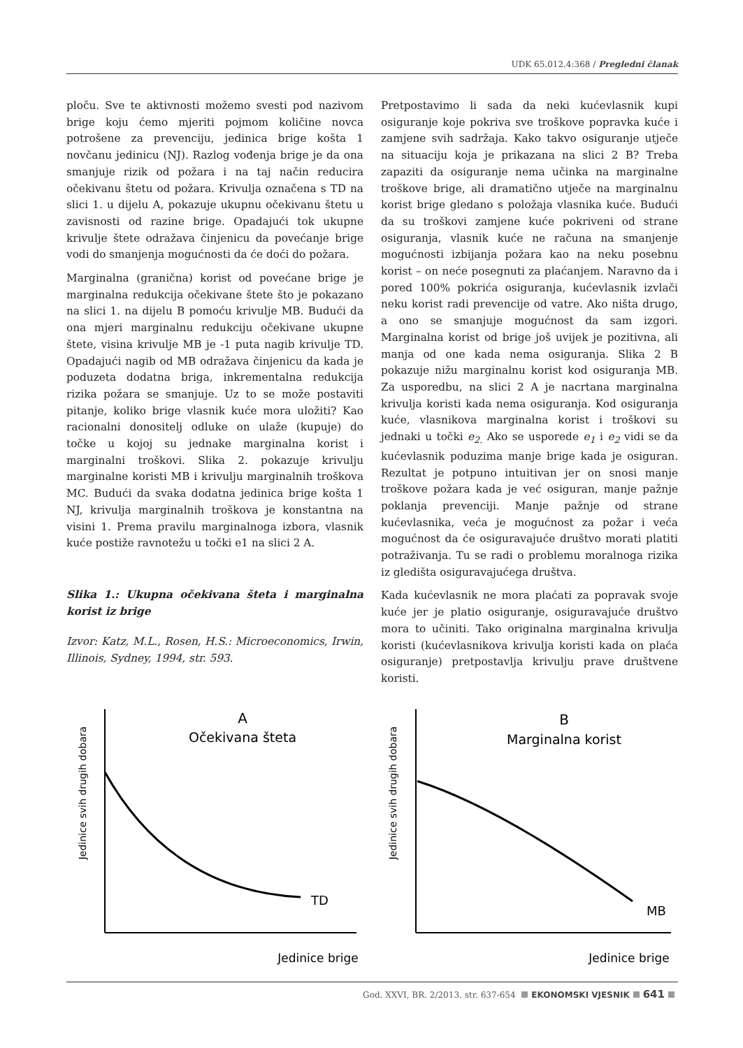UDK 65.012.4:368 / Pregledni članak
ploču. Sve te aktivnosti možemo svesti pod nazivom brige koju ćemo mjeriti pojmom količine novca potrošene za prevenciju, jedinica brige košta 1 novčanu jedinicu (NJ). Razlog vođenja brige je da ona smanjuje rizik od požara i na taj način reducira očekivanu štetu od požara. Krivulja označena s TD na slici 1. u dijelu A, pokazuje ukupnu očekivanu štetu u zavisnosti od razine brige. Opadajući tok ukupne krivulje štete odražava činjenicu da povećanje brige vodi do smanjenja mogućnosti da će doći do požara.
Marginalna (granična) korist od povećane brige je marginalna redukcija očekivane štete što je pokazano na slici 1. na dijelu B pomoću krivulje MB. Budući da ona mjeri marginalnu redukciju očekivane ukupne štete, visina krivulje MB je -1 puta nagib krivulje TD. Opadajući nagib od MB odražava činjenicu da kada je poduzeta dodatna briga, inkrementalna redukcija rizika požara se smanjuje. Uz to se može postaviti pitanje, koliko brige vlasnik kuće mora uložiti? Kao racionalni donositelj odluke on ulaže (kupuje) do točke u kojoj su jednake marginalna korist i marginalni troškovi. Slika 2. pokazuje krivulju marginalne koristi MB i krivulju marginalnih troškova MC. Budući da svaka dodatna jedinica brige košta 1 NJ, krivulja marginalnih troškova je konstantna na visini 1. Prema pravilu marginalnoga izbora, vlasnik kuće postiže ravnotežu u točki e1 na slici 2 A.
Slika 1.: Ukupna očekivana šteta i marginalna korist iz brige
Izvor: Katz, M.L., Rosen, H.S.: Microeconomics, Irwin, Illinois, Sydney, 1994, str. 593.
Pretpostavimo li sada da neki kućevlasnik kupi osiguranje koje pokriva sve troškove popravka kuće i zamjene svih sadržaja. Kako takvo osiguranje utječe na situaciju koja je prikazana na slici 2 B? Treba zapaziti da osiguranje nema učinka na marginalne troškove brige, ali dramatično utječe na marginalnu korist brige gledano s položaja vlasnika kuće. Budući da su troškovi zamjene kuće pokriveni od strane osiguranja, vlasnik kuće ne računa na smanjenje mogućnosti izbijanja požara kao na neku posebnu korist – on neće posegnuti za plaćanjem. Naravno da i pored 100% pokrića osiguranja, kućevlasnik izvlači neku korist radi prevencije od vatre. Ako ništa drugo, a ono se smanjuje mogućnost da sam izgori. Marginalna korist od brige još uvijek je pozitivna, ali manja od one kada nema osiguranja. Slika 2 B pokazuje nižu marginalnu korist kod osiguranja MB. Za usporedbu, na slici 2 A je nacrtana marginalna krivulja koristi kada nema osiguranja. Kod osiguranja kuće, vlasnikova marginalna korist i troškovi su jednaki u točki e<sub>2.</sub> Ako se usporede e<sub>1</sub> i e<sub>2</sub> vidi se da kućevlasnik poduzima manje brige kada je osiguran. Rezultat je potpuno intuitivan jer on snosi manje troškove požara kada je već osiguran, manje pažnje poklanja prevenciji. Manje pažnje od strane kućevlasnika, veća je mogućnost za požar i veća mogućnost da će osiguravajuće društvo morati platiti potraživanja. Tu se radi o problemu moralnoga rizika iz gledišta osiguravajućega društva.
Kada kućevlasnik ne mora plaćati za popravak svoje kuće jer je platio osiguranje, osiguravajuće društvo mora to učiniti. Tako originalna marginalna krivulja koristi (kućevlasnikova krivulja koristi kada on plaća osiguranje) pretpostavlja krivulju prave društvene koristi.
Jedinice svih drugih dobara
A
Očekivana šteta
TD
Jedinice brige
Jedinice svih drugih dobara
B
Marginalna korist
MB
Jedinice brige
God. XXVI, BR. 2/2013. str. 637-654 EKONOMSKI VJESNIK 641